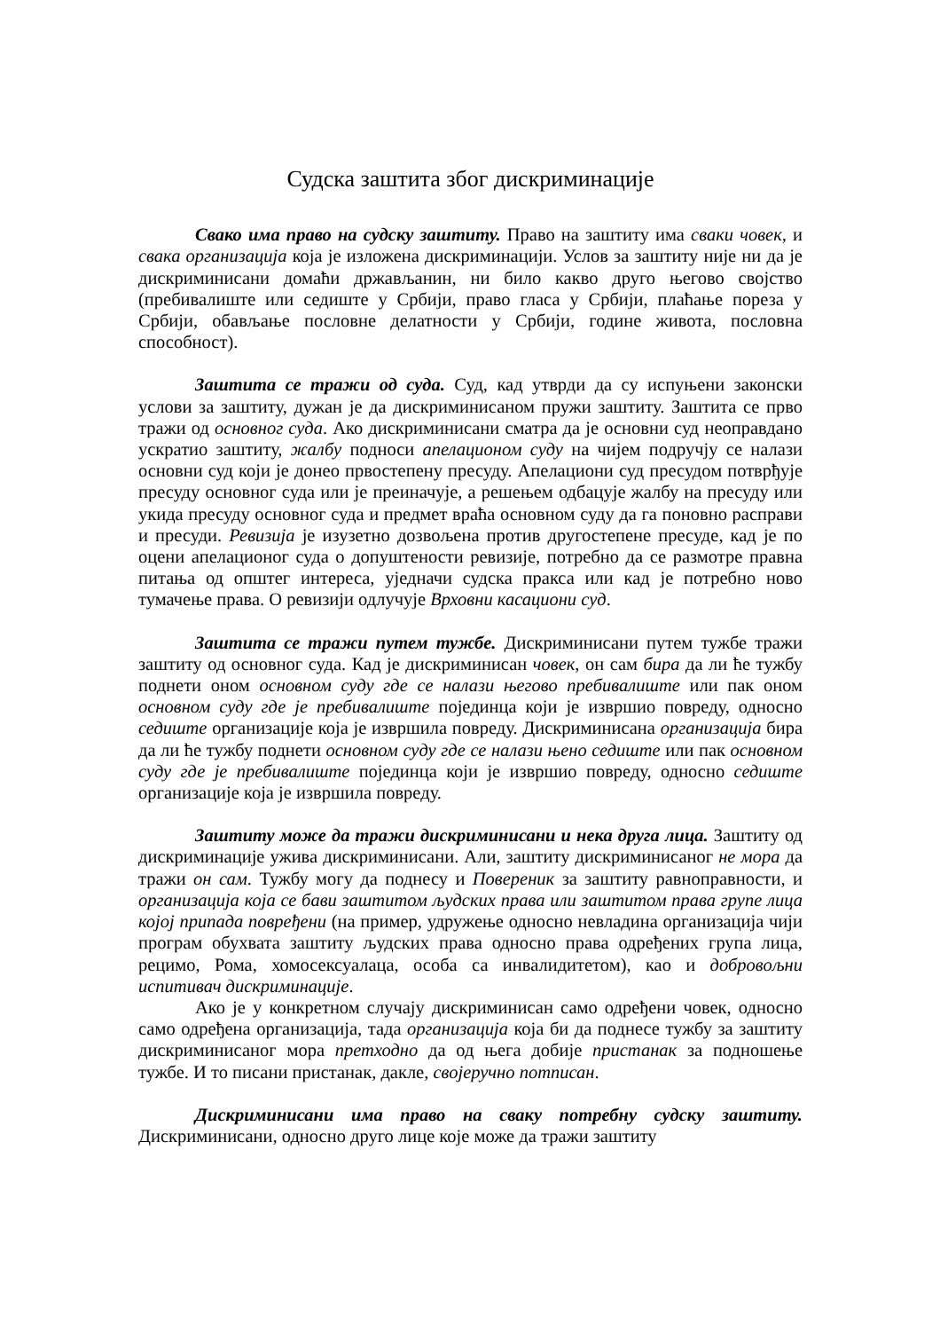Судска заштита због дискриминације
Свако има право на судску заштиту. Право на заштиту има сваки човек, и свака организација која је изложена дискриминацији. Услов за заштиту није ни да је дискриминисани домаћи држављанин, ни било какво друго његово својство (пребивалиште или седиште у Србији, право гласа у Србији, плаћање пореза у Србији, обављање пословне делатности у Србији, године живота, пословна способност).
Заштита се тражи од суда. Суд, кад утврди да су испуњени законски услови за заштиту, дужан је да дискриминисаном пружи заштиту. Заштита се прво тражи од основног суда. Ако дискриминисани сматра да је основни суд неоправдано ускратио заштиту, жалбу подноси апелационом суду на чијем подручју се налази основни суд који је донео првостепену пресуду. Апелациони суд пресудом потврђује пресуду основног суда или је преиначује, а решењем одбацује жалбу на пресуду или укида пресуду основног суда и предмет враћа основном суду да га поновно расправи и пресуди. Ревизија је изузетно дозвољена против другостепене пресуде, кад је по оцени апелационог суда о допуштености ревизије, потребно да се размотре правна питања од општег интереса, уједначи судска пракса или кад је потребно ново тумачење права. О ревизији одлучује Врховни касациони суд.
Заштита се тражи путем тужбе. Дискриминисани путем тужбе тражи заштиту од основног суда. Кад је дискриминисан човек, он сам бира да ли ће тужбу поднети оном основном суду где се налази његово пребивалиште или пак оном основном суду где је пребивалиште појединца који је извршио повреду, односно седиште организације која је извршила повреду. Дискриминисана организација бира да ли ће тужбу поднети основном суду где се налази њено седиште или пак основном суду где је пребивалиште појединца који је извршио повреду, односно седиште организације која је извршила повреду.
Заштиту може да тражи дискриминисани и нека друга лица. Заштиту од дискриминације ужива дискриминисани. Али, заштиту дискриминисаног не мора да тражи он сам. Тужбу могу да поднесу и Повереник за заштиту равноправности, и организација која се бави заштитом људских права или заштитом права групе лица којој припада повређени (на пример, удружење односно невладина организација чији програм обухвата заштиту људских права односно права одређених група лица, рецимо, Рома, хомосексуалаца, особа са инвалидитетом), као и добровољни испитивач дискриминације.
Ако је у конкретном случају дискриминисан само одређени човек, односно само одређена организација, тада организација која би да поднесе тужбу за заштиту дискриминисаног мора претходно да од њега добије пристанак за подношење тужбе. И то писани пристанак, дакле, својеручно потписан.
Дискриминисани има право на сваку потребну судску заштиту. Дискриминисани, односно друго лице које може да тражи заштиту